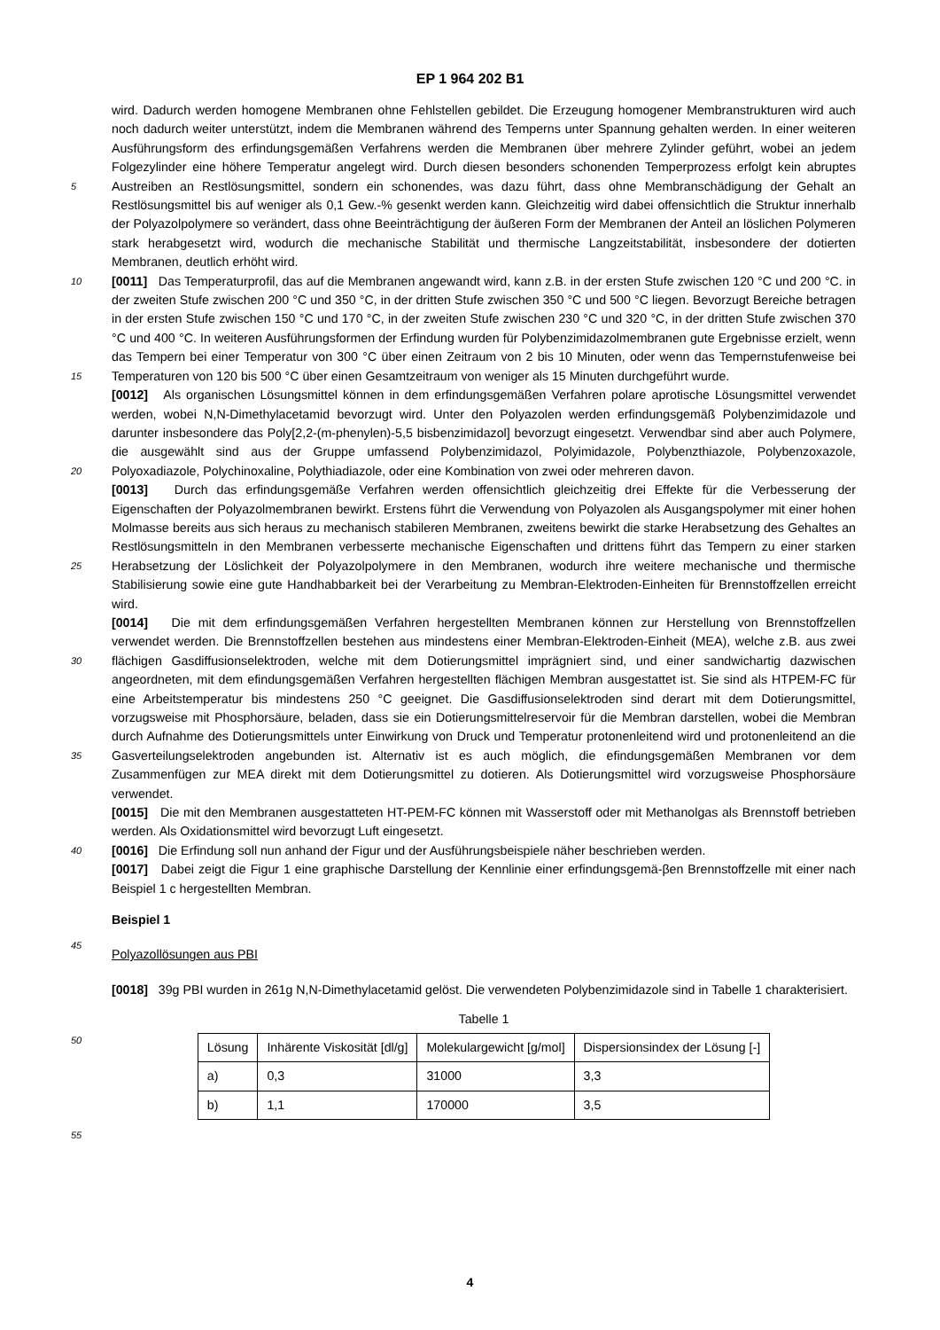EP 1 964 202 B1
5
10
15
20
25
30
35
40
45
50
55
wird. Dadurch werden homogene Membranen ohne Fehlstellen gebildet. Die Erzeugung homogener Membranstrukturen wird auch noch dadurch weiter unterstützt, indem die Membranen während des Temperns unter Spannung gehalten werden. In einer weiteren Ausführungsform des erfindungsgemäßen Verfahrens werden die Membranen über mehrere Zylinder geführt, wobei an jedem Folgezylinder eine höhere Temperatur angelegt wird. Durch diesen besonders schonenden Temperprozess erfolgt kein abruptes Austreiben an Restlösungsmittel, sondern ein schonendes, was dazu führt, dass ohne Membranschädigung der Gehalt an Restlösungsmittel bis auf weniger als 0,1 Gew.-% gesenkt werden kann. Gleichzeitig wird dabei offensichtlich die Struktur innerhalb der Polyazolpolymere so verändert, dass ohne Beeinträchtigung der äußeren Form der Membranen der Anteil an löslichen Polymeren stark herabgesetzt wird, wodurch die mechanische Stabilität und thermische Langzeitstabilität, insbesondere der dotierten Membranen, deutlich erhöht wird.
[0011] Das Temperaturprofil, das auf die Membranen angewandt wird, kann z.B. in der ersten Stufe zwischen 120 °C und 200 °C. in der zweiten Stufe zwischen 200 °C und 350 °C, in der dritten Stufe zwischen 350 °C und 500 °C liegen. Bevorzugt Bereiche betragen in der ersten Stufe zwischen 150 °C und 170 °C, in der zweiten Stufe zwischen 230 °C und 320 °C, in der dritten Stufe zwischen 370 °C und 400 °C. In weiteren Ausführungsformen der Erfindung wurden für Polybenzimidazolmembranen gute Ergebnisse erzielt, wenn das Tempern bei einer Temperatur von 300 °C über einen Zeitraum von 2 bis 10 Minuten, oder wenn das Tempernstufenweise bei Temperaturen von 120 bis 500 °C über einen Gesamtzeitraum von weniger als 15 Minuten durchgeführt wurde.
[0012] Als organischen Lösungsmittel können in dem erfindungsgemäßen Verfahren polare aprotische Lösungsmittel verwendet werden, wobei N,N-Dimethylacetamid bevorzugt wird. Unter den Polyazolen werden erfindungsgemäß Polybenzimidazole und darunter insbesondere das Poly[2,2-(m-phenylen)-5,5 bisbenzimidazol] bevorzugt eingesetzt. Verwendbar sind aber auch Polymere, die ausgewählt sind aus der Gruppe umfassend Polybenzimidazol, Polyimidazole, Polybenzthiazole, Polybenzoxazole, Polyoxadiazole, Polychinoxaline, Polythiadiazole, oder eine Kombination von zwei oder mehreren davon.
[0013] Durch das erfindungsgemäße Verfahren werden offensichtlich gleichzeitig drei Effekte für die Verbesserung der Eigenschaften der Polyazolmembranen bewirkt. Erstens führt die Verwendung von Polyazolen als Ausgangspolymer mit einer hohen Molmasse bereits aus sich heraus zu mechanisch stabileren Membranen, zweitens bewirkt die starke Herabsetzung des Gehaltes an Restlösungsmitteln in den Membranen verbesserte mechanische Eigenschaften und drittens führt das Tempern zu einer starken Herabsetzung der Löslichkeit der Polyazolpolymere in den Membranen, wodurch ihre weitere mechanische und thermische Stabilisierung sowie eine gute Handhabbarkeit bei der Verarbeitung zu Membran-Elektroden-Einheiten für Brennstoffzellen erreicht wird.
[0014] Die mit dem erfindungsgemäßen Verfahren hergestellten Membranen können zur Herstellung von Brennstoffzellen verwendet werden. Die Brennstoffzellen bestehen aus mindestens einer Membran-Elektroden-Einheit (MEA), welche z.B. aus zwei flächigen Gasdiffusionselektroden, welche mit dem Dotierungsmittel imprägniert sind, und einer sandwichartig dazwischen angeordneten, mit dem efindungsgemäßen Verfahren hergestellten flächigen Membran ausgestattet ist. Sie sind als HTPEM-FC für eine Arbeitstemperatur bis mindestens 250 °C geeignet. Die Gasdiffusionselektroden sind derart mit dem Dotierungsmittel, vorzugsweise mit Phosphorsäure, beladen, dass sie ein Dotierungsmittelreservoir für die Membran darstellen, wobei die Membran durch Aufnahme des Dotierungsmittels unter Einwirkung von Druck und Temperatur protonenleitend wird und protonenleitend an die Gasverteilungselektroden angebunden ist. Alternativ ist es auch möglich, die efindungsgemäßen Membranen vor dem Zusammenfügen zur MEA direkt mit dem Dotierungsmittel zu dotieren. Als Dotierungsmittel wird vorzugsweise Phosphorsäure verwendet.
[0015] Die mit den Membranen ausgestatteten HT-PEM-FC können mit Wasserstoff oder mit Methanolgas als Brennstoff betrieben werden. Als Oxidationsmittel wird bevorzugt Luft eingesetzt.
[0016] Die Erfindung soll nun anhand der Figur und der Ausführungsbeispiele näher beschrieben werden.
[0017] Dabei zeigt die Figur 1 eine graphische Darstellung der Kennlinie einer erfindungsgemä-βen Brennstoffzelle mit einer nach Beispiel 1 c hergestellten Membran.
Beispiel 1
Polyazollösungen aus PBI
[0018] 39g PBI wurden in 261g N,N-Dimethylacetamid gelöst. Die verwendeten Polybenzimidazole sind in Tabelle 1 charakterisiert.
Tabelle 1
| Lösung | Inhärente Viskosität [dl/g] | Molekulargewicht [g/mol] | Dispersionsindex der Lösung [-] |
| a) | 0,3 | 31000 | 3,3 |
| b) | 1,1 | 170000 | 3,5 |
4